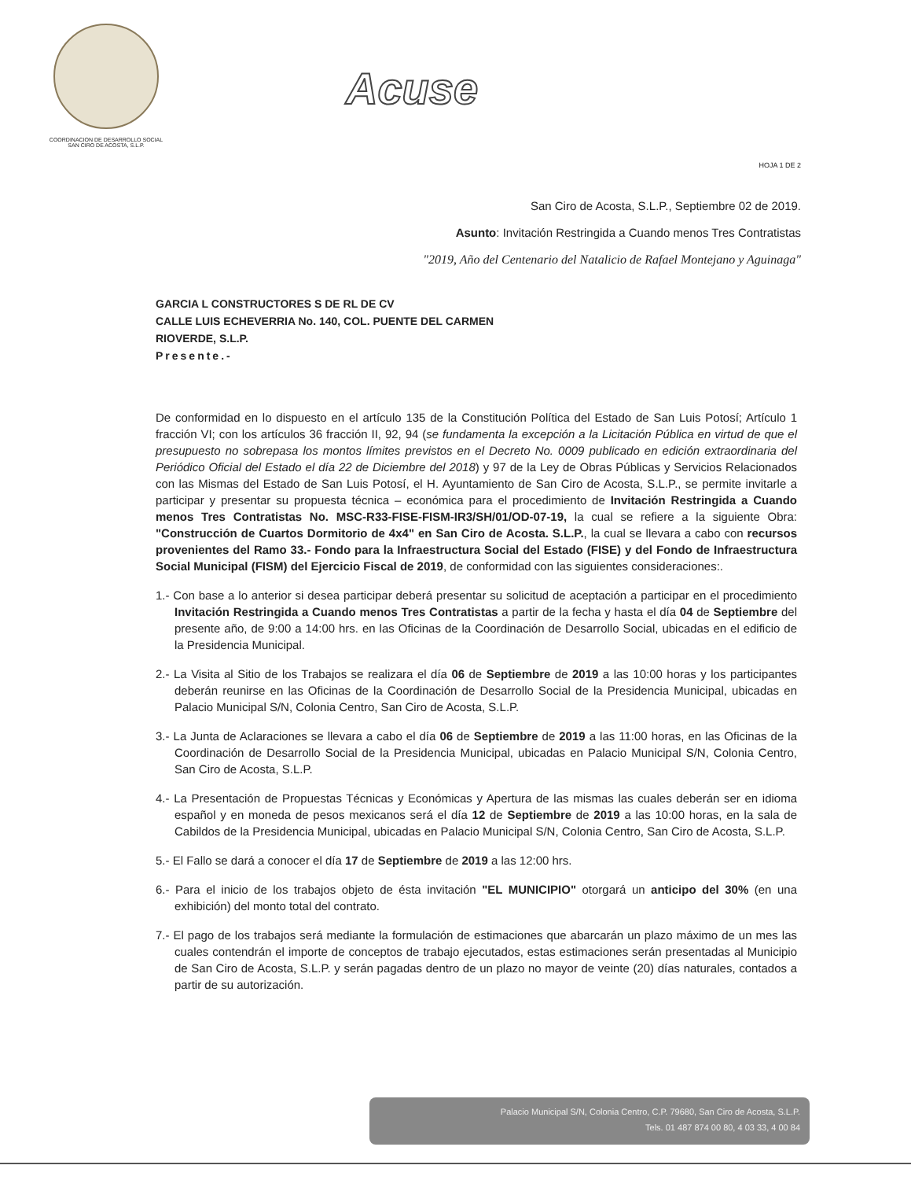COORDINACION DE DESARROLLO SOCIAL
SAN CIRO DE ACOSTA, S.L.P.
Acuse
HOJA 1 DE 2
San Ciro de Acosta, S.L.P., Septiembre 02 de 2019.
Asunto: Invitación Restringida a Cuando menos Tres Contratistas
"2019, Año del Centenario del Natalicio de Rafael Montejano y Aguinaga"
GARCIA L CONSTRUCTORES S DE RL DE CV
CALLE LUIS ECHEVERRIA No. 140, COL. PUENTE DEL CARMEN
RIOVERDE, S.L.P.
Presente.-
De conformidad en lo dispuesto en el artículo 135 de la Constitución Política del Estado de San Luis Potosí; Artículo 1 fracción VI; con los artículos 36 fracción II, 92, 94 (se fundamenta la excepción a la Licitación Pública en virtud de que el presupuesto no sobrepasa los montos límites previstos en el Decreto No. 0009 publicado en edición extraordinaria del Periódico Oficial del Estado el día 22 de Diciembre del 2018) y 97 de la Ley de Obras Públicas y Servicios Relacionados con las Mismas del Estado de San Luis Potosí, el H. Ayuntamiento de San Ciro de Acosta, S.L.P., se permite invitarle a participar y presentar su propuesta técnica – económica para el procedimiento de Invitación Restringida a Cuando menos Tres Contratistas No. MSC-R33-FISE-FISM-IR3/SH/01/OD-07-19, la cual se refiere a la siguiente Obra: "Construcción de Cuartos Dormitorio de 4x4" en San Ciro de Acosta. S.L.P., la cual se llevara a cabo con recursos provenientes del Ramo 33.- Fondo para la Infraestructura Social del Estado (FISE) y del Fondo de Infraestructura Social Municipal (FISM) del Ejercicio Fiscal de 2019, de conformidad con las siguientes consideraciones:.
1.- Con base a lo anterior si desea participar deberá presentar su solicitud de aceptación a participar en el procedimiento Invitación Restringida a Cuando menos Tres Contratistas a partir de la fecha y hasta el día 04 de Septiembre del presente año, de 9:00 a 14:00 hrs. en las Oficinas de la Coordinación de Desarrollo Social, ubicadas en el edificio de la Presidencia Municipal.
2.- La Visita al Sitio de los Trabajos se realizara el día 06 de Septiembre de 2019 a las 10:00 horas y los participantes deberán reunirse en las Oficinas de la Coordinación de Desarrollo Social de la Presidencia Municipal, ubicadas en Palacio Municipal S/N, Colonia Centro, San Ciro de Acosta, S.L.P.
3.- La Junta de Aclaraciones se llevara a cabo el día 06 de Septiembre de 2019 a las 11:00 horas, en las Oficinas de la Coordinación de Desarrollo Social de la Presidencia Municipal, ubicadas en Palacio Municipal S/N, Colonia Centro, San Ciro de Acosta, S.L.P.
4.- La Presentación de Propuestas Técnicas y Económicas y Apertura de las mismas las cuales deberán ser en idioma español y en moneda de pesos mexicanos será el día 12 de Septiembre de 2019 a las 10:00 horas, en la sala de Cabildos de la Presidencia Municipal, ubicadas en Palacio Municipal S/N, Colonia Centro, San Ciro de Acosta, S.L.P.
5.- El Fallo se dará a conocer el día 17 de Septiembre de 2019 a las 12:00 hrs.
6.- Para el inicio de los trabajos objeto de ésta invitación "EL MUNICIPIO" otorgará un anticipo del 30% (en una exhibición) del monto total del contrato.
7.- El pago de los trabajos será mediante la formulación de estimaciones que abarcarán un plazo máximo de un mes las cuales contendrán el importe de conceptos de trabajo ejecutados, estas estimaciones serán presentadas al Municipio de San Ciro de Acosta, S.L.P. y serán pagadas dentro de un plazo no mayor de veinte (20) días naturales, contados a partir de su autorización.
Palacio Municipal S/N, Colonia Centro, C.P. 79680, San Ciro de Acosta, S.L.P.
Tels. 01 487 874 00 80, 4 03 33, 4 00 84